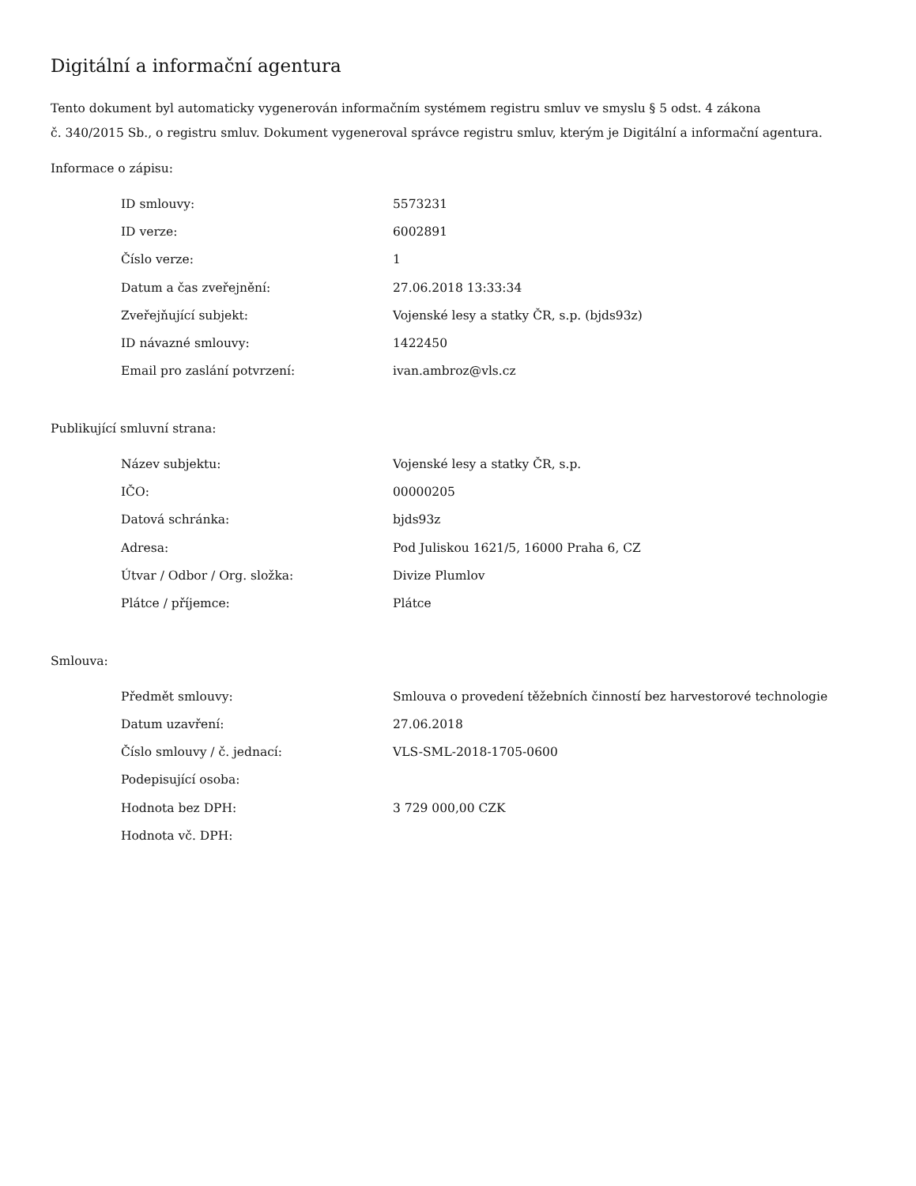Digitální a informační agentura
Tento dokument byl automaticky vygenerován informačním systémem registru smluv ve smyslu § 5 odst. 4 zákona
č. 340/2015 Sb., o registru smluv. Dokument vygeneroval správce registru smluv, kterým je Digitální a informační agentura.
Informace o zápisu:
| ID smlouvy: | 5573231 |
| ID verze: | 6002891 |
| Číslo verze: | 1 |
| Datum a čas zveřejnění: | 27.06.2018 13:33:34 |
| Zveřejňující subjekt: | Vojenské lesy a statky ČR, s.p. (bjds93z) |
| ID návazné smlouvy: | 1422450 |
| Email pro zaslání potvrzení: | ivan.ambroz@vls.cz |
Publikující smluvní strana:
| Název subjektu: | Vojenské lesy a statky ČR, s.p. |
| IČO: | 00000205 |
| Datová schránka: | bjds93z |
| Adresa: | Pod Juliskou 1621/5, 16000 Praha 6, CZ |
| Útvar / Odbor / Org. složka: | Divize Plumlov |
| Plátce / příjemce: | Plátce |
Smlouva:
| Předmět smlouvy: | Smlouva o provedení těžebních činností bez harvestorové technologie |
| Datum uzavření: | 27.06.2018 |
| Číslo smlouvy / č. jednací: | VLS-SML-2018-1705-0600 |
| Podepisující osoba: | |
| Hodnota bez DPH: | 3 729 000,00 CZK |
| Hodnota vč. DPH: | |